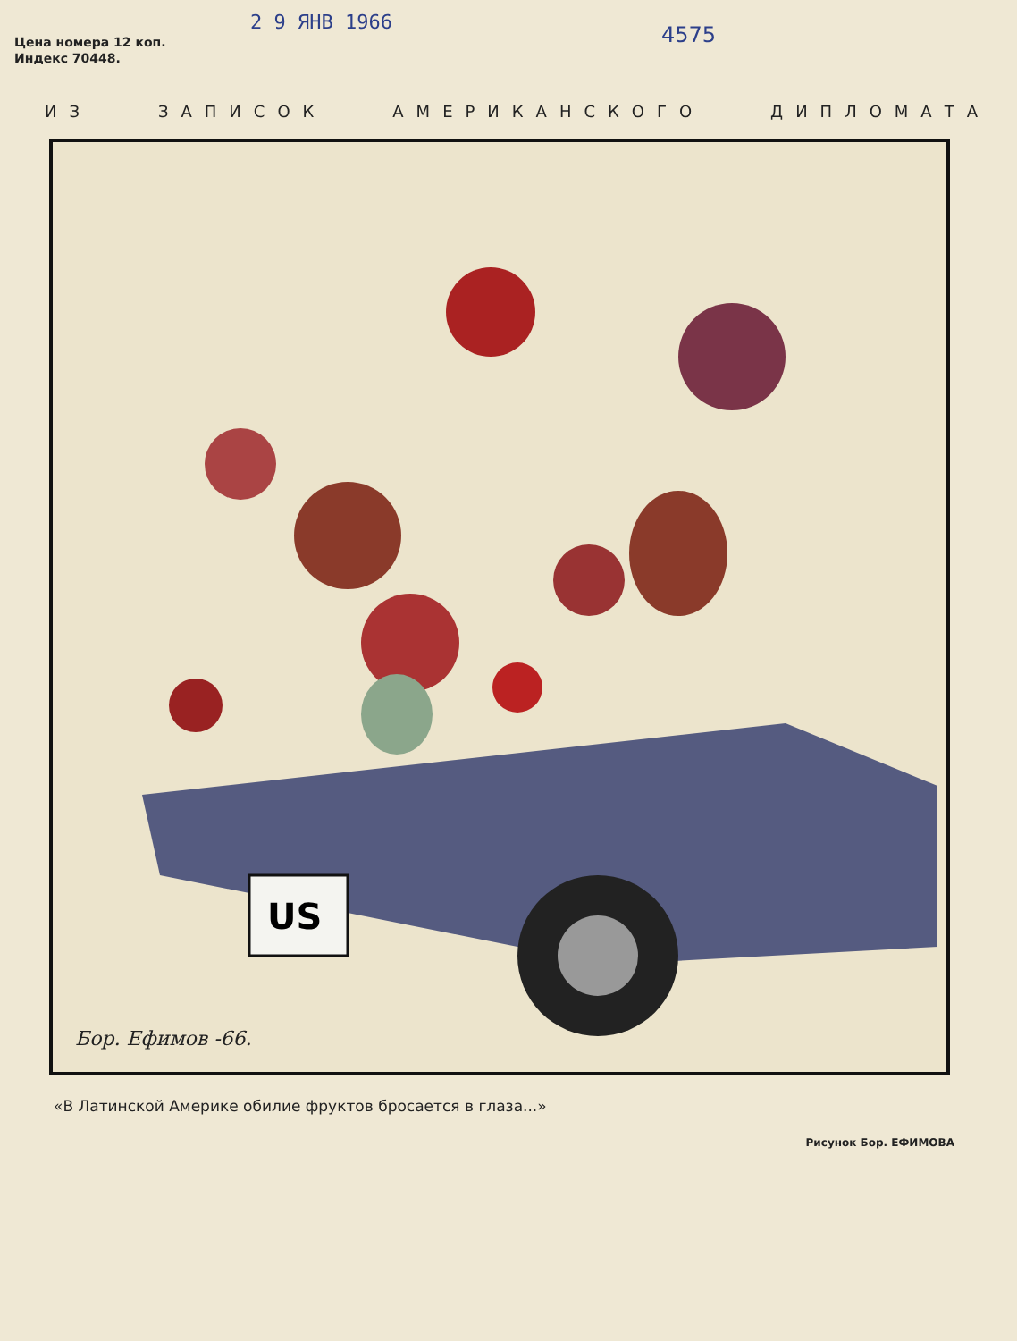2 9 ЯНВ 1966 4575
Цена номера 12 коп.
Индекс 70448.
ИЗ ЗАПИСОК АМЕРИКАНСКОГО ДИПЛОМАТА
US
Бор. Ефимов -66.
«В Латинской Америке обилие фруктов бросается в глаза...»
Рисунок Бор. ЕФИМОВА